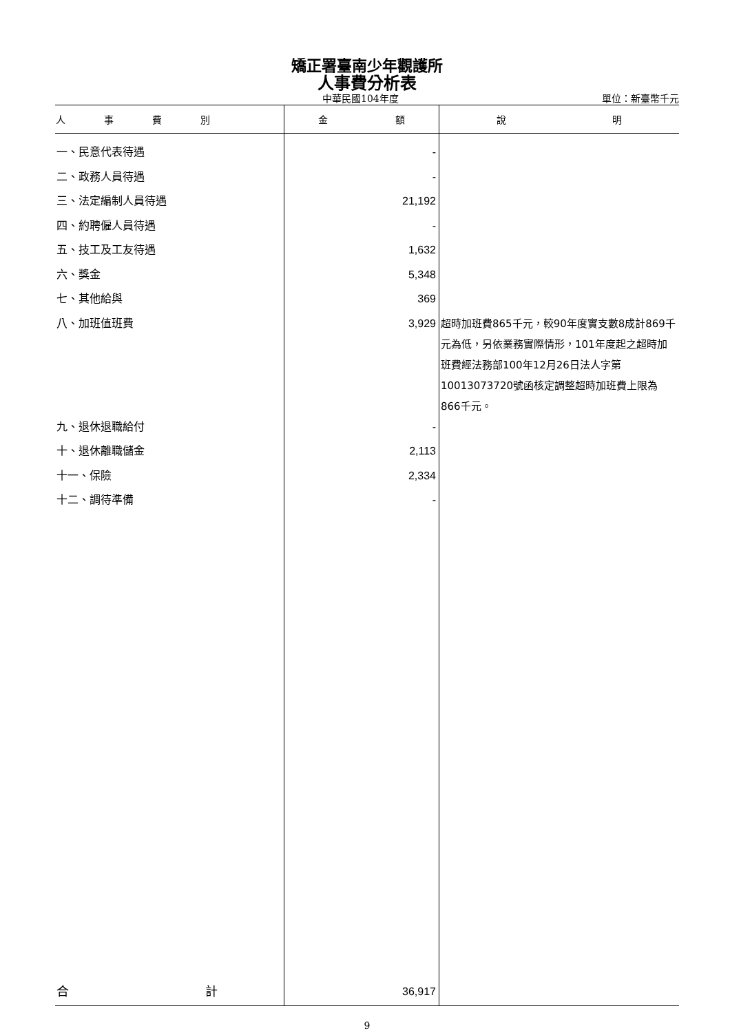矯正署臺南少年觀護所
人事費分析表
中華民國104年度 單位：新臺幣千元
| 人 事 費 別 | 金 額 | 說 明 |
| --- | --- | --- |
| 一、民意代表待遇 | - | |
| 二、政務人員待遇 | - | |
| 三、法定編制人員待遇 | 21,192 | |
| 四、約聘僱人員待遇 | - | |
| 五、技工及工友待遇 | 1,632 | |
| 六、獎金 | 5,348 | |
| 七、其他給與 | 369 | |
| 八、加班值班費 | 3,929 | 超時加班費865千元，較90年度實支數8成計869千元為低，另依業務實際情形，101年度起之超時加班費經法務部100年12月26日法人字第10013073720號函核定調整超時加班費上限為866千元。 |
| 九、退休退職給付 | - | |
| 十、退休離職儲金 | 2,113 | |
| 十一、保險 | 2,334 | |
| 十二、調待準備 | - | |
| 合 計 | 36,917 | |
9